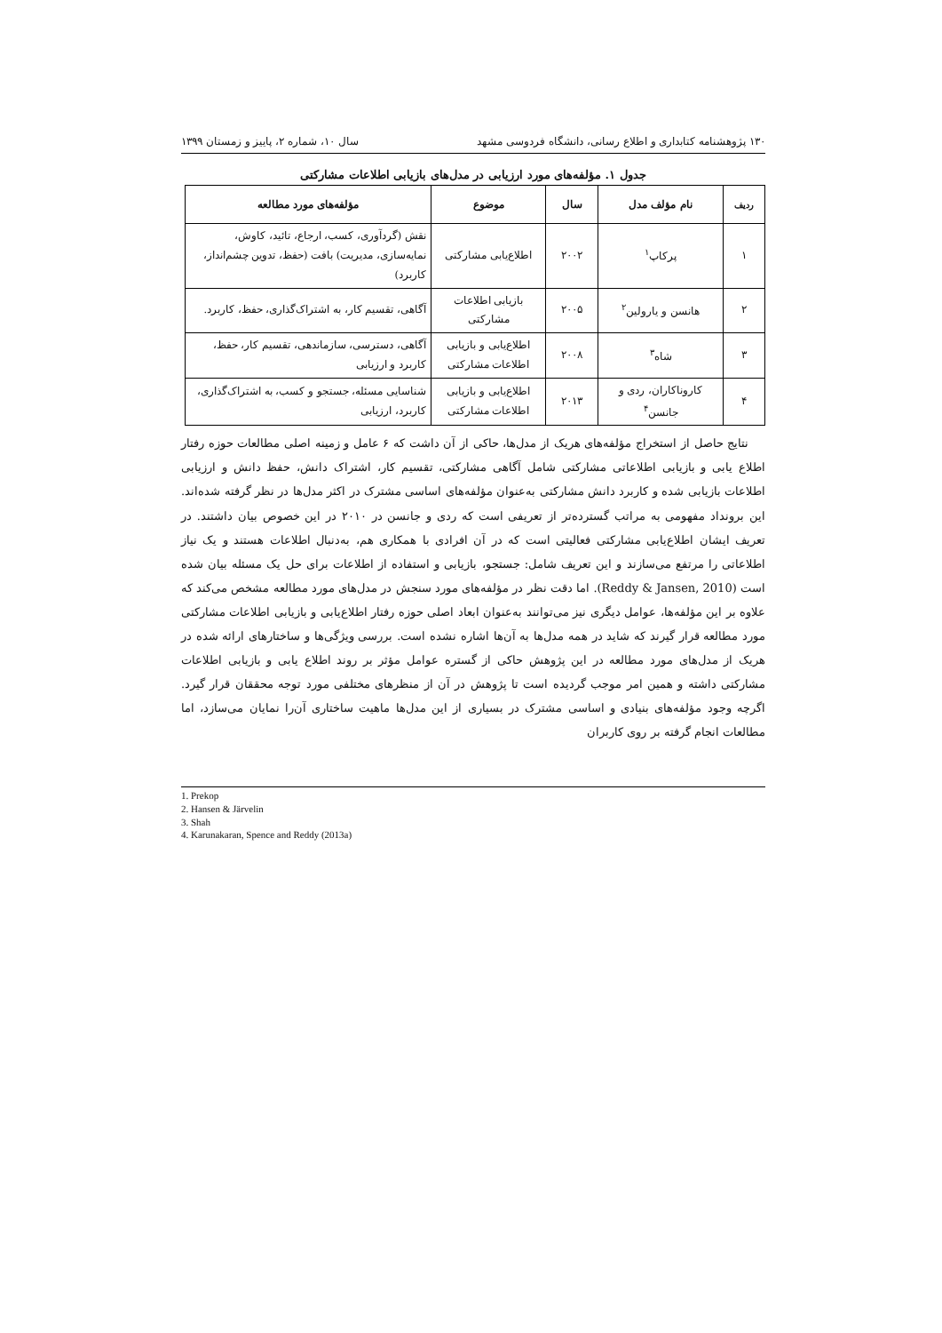۱۳۰ پژوهشنامه کتابداری و اطلاع رسانی، دانشگاه فردوسی مشهد سال ۱۰، شماره ۲، پاییز و زمستان ۱۳۹۹
جدول ۱. مؤلفه‌های مورد ارزیابی در مدل‌های بازیابی اطلاعات مشارکتی
| ردیف | نام مؤلف مدل | سال | موضوع | مؤلفه‌های مورد مطالعه |
| --- | --- | --- | --- | --- |
| ۱ | پرکاپ<sup>۱</sup> | ۲۰۰۲ | اطلاع‌یابی مشارکتی | نقش (گردآوری، کسب، ارجاع، تائید، کاوش، نمایه‌سازی، مدیریت) بافت (حفظ، تدوین چشم‌انداز، کاربرد) |
| ۲ | هانسن و یارولین<sup>۲</sup> | ۲۰۰۵ | بازیابی اطلاعات مشارکتی | آگاهی، تقسیم کار، به اشتراک‌گذاری، حفظ، کاربرد. |
| ۳ | شاه<sup>۳</sup> | ۲۰۰۸ | اطلاع‌یابی و بازیابی اطلاعات مشارکتی | آگاهی، دسترسی، سازماندهی، تقسیم کار، حفظ، کاربرد و ارزیابی |
| ۴ | کاروناکاران، ردی و جانسن<sup>۴</sup> | ۲۰۱۳ | اطلاع‌یابی و بازیابی اطلاعات مشارکتی | شناسایی مسئله، جستجو و کسب، به اشتراک‌گذاری، کاربرد، ارزیابی |
نتایج حاصل از استخراج مؤلفه‌های هریک از مدل‌ها، حاکی از آن داشت که ۶ عامل و زمینه اصلی مطالعات حوزه رفتار اطلاع یابی و بازیابی اطلاعاتی مشارکتی شامل آگاهی مشارکتی، تقسیم کار، اشتراک دانش، حفظ دانش و ارزیابی اطلاعات بازیابی شده و کاربرد دانش مشارکتی به‌عنوان مؤلفه‌های اساسی مشترک در اکثر مدل‌ها در نظر گرفته شده‌اند. این برونداد مفهومی به مراتب گسترده‌تر از تعریفی است که ردی و جانسن در ۲۰۱۰ در این خصوص بیان داشتند. در تعریف ایشان اطلاع‌یابی مشارکتی فعالیتی است که در آن افرادی با همکاری هم، به‌دنبال اطلاعات هستند و یک نیاز اطلاعاتی را مرتفع می‌سازند و این تعریف شامل: جستجو، بازیابی و استفاده از اطلاعات برای حل یک مسئله بیان شده است (Reddy & Jansen, 2010). اما دقت نظر در مؤلفه‌های مورد سنجش در مدل‌های مورد مطالعه مشخص می‌کند که علاوه بر این مؤلفه‌ها، عوامل دیگری نیز می‌توانند به‌عنوان ابعاد اصلی حوزه رفتار اطلاع‌یابی و بازیابی اطلاعات مشارکتی مورد مطالعه قرار گیرند که شاید در همه مدل‌ها به آن‌ها اشاره نشده است. بررسی ویژگی‌ها و ساختارهای ارائه شده در هریک از مدل‌های مورد مطالعه در این پژوهش حاکی از گستره عوامل مؤثر بر روند اطلاع یابی و بازیابی اطلاعات مشارکتی داشته و همین امر موجب گردیده است تا پژوهش در آن از منظرهای مختلفی مورد توجه محققان قرار گیرد. اگرچه وجود مؤلفه‌های بنیادی و اساسی مشترک در بسیاری از این مدل‌ها ماهیت ساختاری آن‌را نمایان می‌سازد، اما مطالعات انجام گرفته بر روی کاربران
1. Prekop
2. Hansen & Järvelin
3. Shah
4. Karunakaran, Spence and Reddy (2013a)